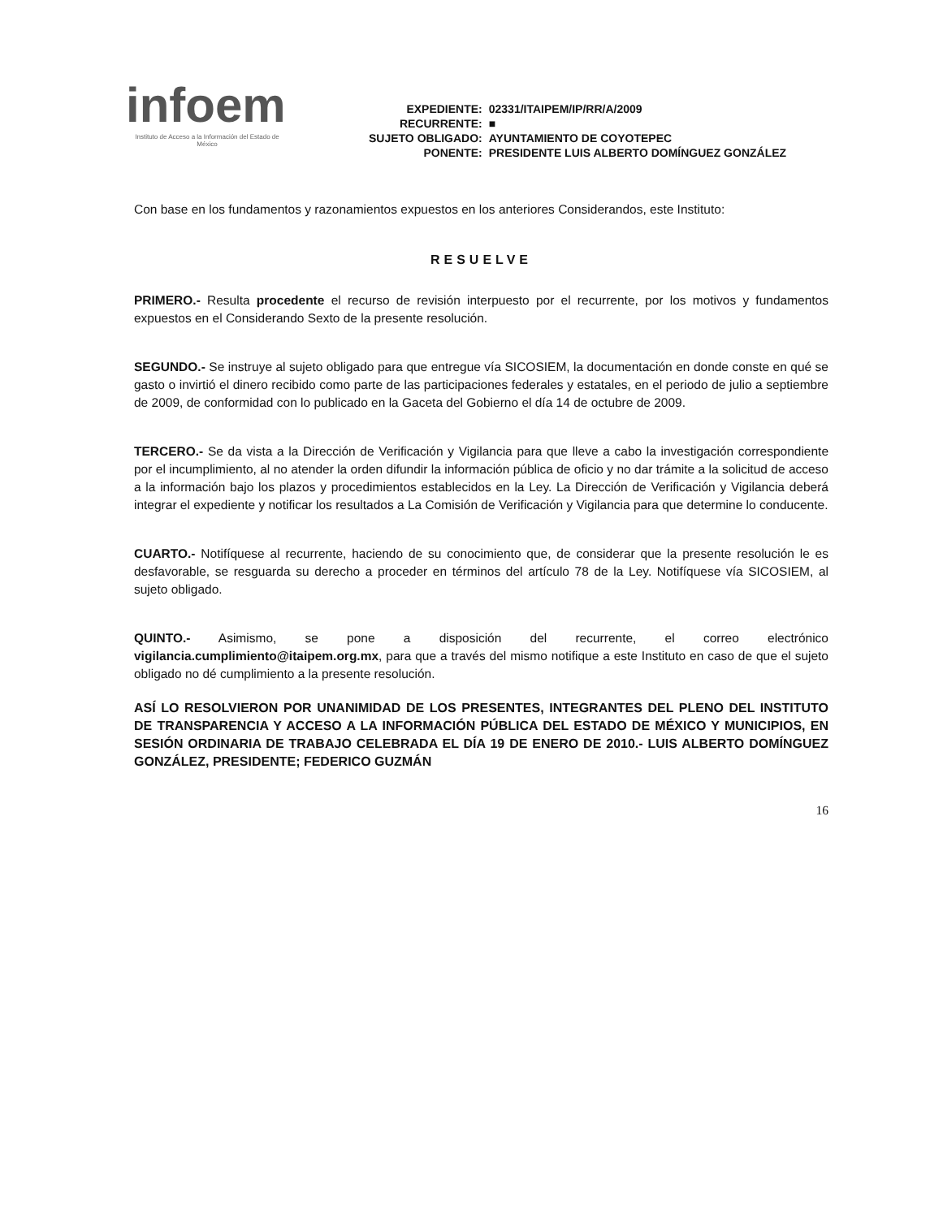infoem
Instituto de Acceso a la Información del Estado de México
| EXPEDIENTE: | 02331/ITAIPEM/IP/RR/A/2009 |
| RECURRENTE: | ■ |
| SUJETO OBLIGADO: | AYUNTAMIENTO DE COYOTEPEC |
| PONENTE: | PRESIDENTE LUIS ALBERTO DOMÍNGUEZ GONZÁLEZ |
Con base en los fundamentos y razonamientos expuestos en los anteriores Considerandos, este Instituto:
RESUELVE
PRIMERO.- Resulta procedente el recurso de revisión interpuesto por el recurrente, por los motivos y fundamentos expuestos en el Considerando Sexto de la presente resolución.
SEGUNDO.- Se instruye al sujeto obligado para que entregue vía SICOSIEM, la documentación en donde conste en qué se gasto o invirtió el dinero recibido como parte de las participaciones federales y estatales, en el periodo de julio a septiembre de 2009, de conformidad con lo publicado en la Gaceta del Gobierno el día 14 de octubre de 2009.
TERCERO.- Se da vista a la Dirección de Verificación y Vigilancia para que lleve a cabo la investigación correspondiente por el incumplimiento, al no atender la orden difundir la información pública de oficio y no dar trámite a la solicitud de acceso a la información bajo los plazos y procedimientos establecidos en la Ley. La Dirección de Verificación y Vigilancia deberá integrar el expediente y notificar los resultados a La Comisión de Verificación y Vigilancia para que determine lo conducente.
CUARTO.- Notifíquese al recurrente, haciendo de su conocimiento que, de considerar que la presente resolución le es desfavorable, se resguarda su derecho a proceder en términos del artículo 78 de la Ley. Notifíquese vía SICOSIEM, al sujeto obligado.
QUINTO.- Asimismo, se pone a disposición del recurrente, el correo electrónico vigilancia.cumplimiento@itaipem.org.mx, para que a través del mismo notifique a este Instituto en caso de que el sujeto obligado no dé cumplimiento a la presente resolución.
ASÍ LO RESOLVIERON POR UNANIMIDAD DE LOS PRESENTES, INTEGRANTES DEL PLENO DEL INSTITUTO DE TRANSPARENCIA Y ACCESO A LA INFORMACIÓN PÚBLICA DEL ESTADO DE MÉXICO Y MUNICIPIOS, EN SESIÓN ORDINARIA DE TRABAJO CELEBRADA EL DÍA 19 DE ENERO DE 2010.- LUIS ALBERTO DOMÍNGUEZ GONZÁLEZ, PRESIDENTE; FEDERICO GUZMÁN
16